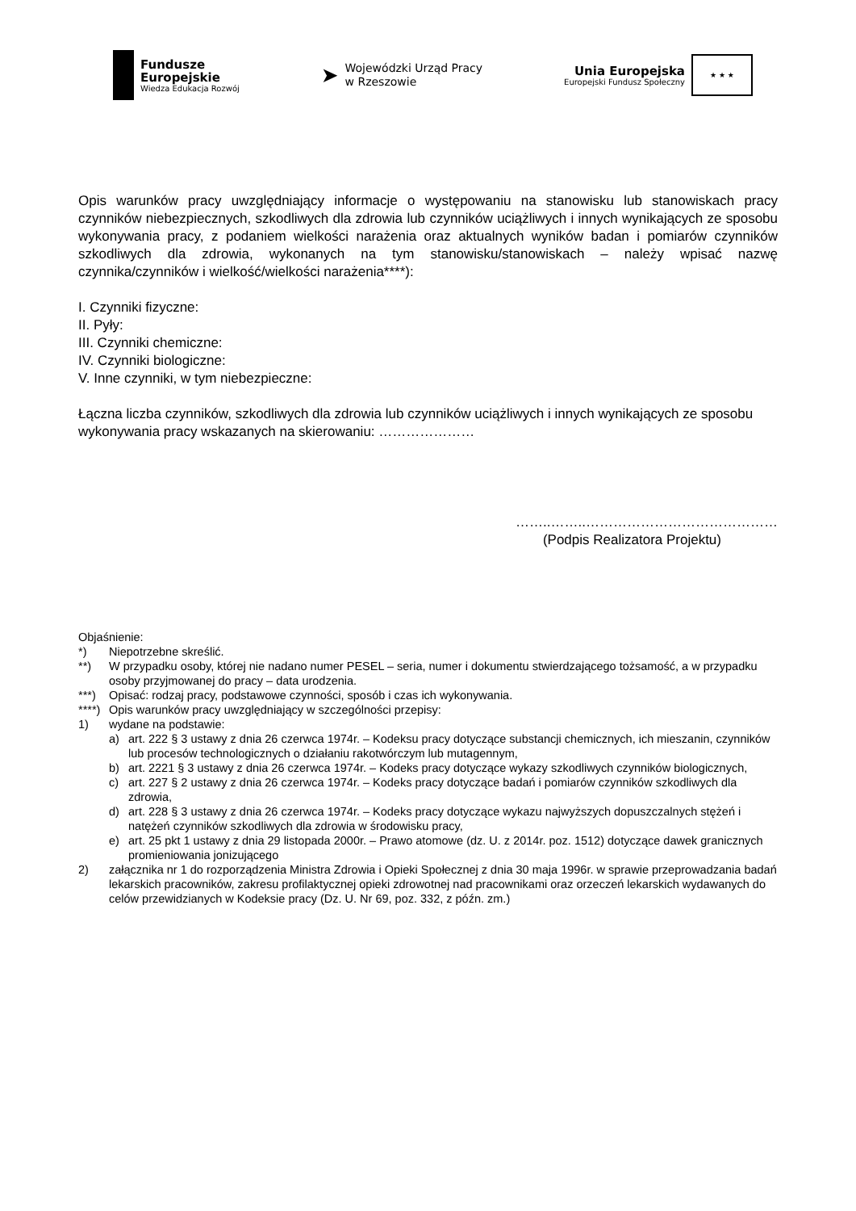Fundusze
Europejskie
Wiedza Edukacja Rozwój
➤
Wojewódzki Urząd Pracy
w Rzeszowie
Unia Europejska
Europejski Fundusz Społeczny
★ ★ ★
Opis warunków pracy uwzględniający informacje o występowaniu na stanowisku lub stanowiskach pracy czynników niebezpiecznych, szkodliwych dla zdrowia lub czynników uciążliwych i innych wynikających ze sposobu wykonywania pracy, z podaniem wielkości narażenia oraz aktualnych wyników badan i pomiarów czynników szkodliwych dla zdrowia, wykonanych na tym stanowisku/stanowiskach – należy wpisać nazwę czynnika/czynników i wielkość/wielkości narażenia****):
I. Czynniki fizyczne:
II. Pyły:
III. Czynniki chemiczne:
IV. Czynniki biologiczne:
V. Inne czynniki, w tym niebezpieczne:
Łączna liczba czynników, szkodliwych dla zdrowia lub czynników uciążliwych i innych wynikających ze sposobu wykonywania pracy wskazanych na skierowaniu: …………………
……..……..……………………………………
(Podpis Realizatora Projektu)
Objaśnienie:
*) Niepotrzebne skreślić.
**) W przypadku osoby, której nie nadano numer PESEL – seria, numer i dokumentu stwierdzającego tożsamość, a w przypadku osoby przyjmowanej do pracy – data urodzenia.
***) Opisać: rodzaj pracy, podstawowe czynności, sposób i czas ich wykonywania.
****) Opis warunków pracy uwzględniający w szczególności przepisy:
1) wydane na podstawie:
a) art. 222 § 3 ustawy z dnia 26 czerwca 1974r. – Kodeksu pracy dotyczące substancji chemicznych, ich mieszanin, czynników lub procesów technologicznych o działaniu rakotwórczym lub mutagennym,
b) art. 2221 § 3 ustawy z dnia 26 czerwca 1974r. – Kodeks pracy dotyczące wykazy szkodliwych czynników biologicznych,
c) art. 227 § 2 ustawy z dnia 26 czerwca 1974r. – Kodeks pracy dotyczące badań i pomiarów czynników szkodliwych dla zdrowia,
d) art. 228 § 3 ustawy z dnia 26 czerwca 1974r. – Kodeks pracy dotyczące wykazu najwyższych dopuszczalnych stężeń i natężeń czynników szkodliwych dla zdrowia w środowisku pracy,
e) art. 25 pkt 1 ustawy z dnia 29 listopada 2000r. – Prawo atomowe (dz. U. z 2014r. poz. 1512) dotyczące dawek granicznych promieniowania jonizującego
2) załącznika nr 1 do rozporządzenia Ministra Zdrowia i Opieki Społecznej z dnia 30 maja 1996r. w sprawie przeprowadzania badań lekarskich pracowników, zakresu profilaktycznej opieki zdrowotnej nad pracownikami oraz orzeczeń lekarskich wydawanych do celów przewidzianych w Kodeksie pracy (Dz. U. Nr 69, poz. 332, z późn. zm.)